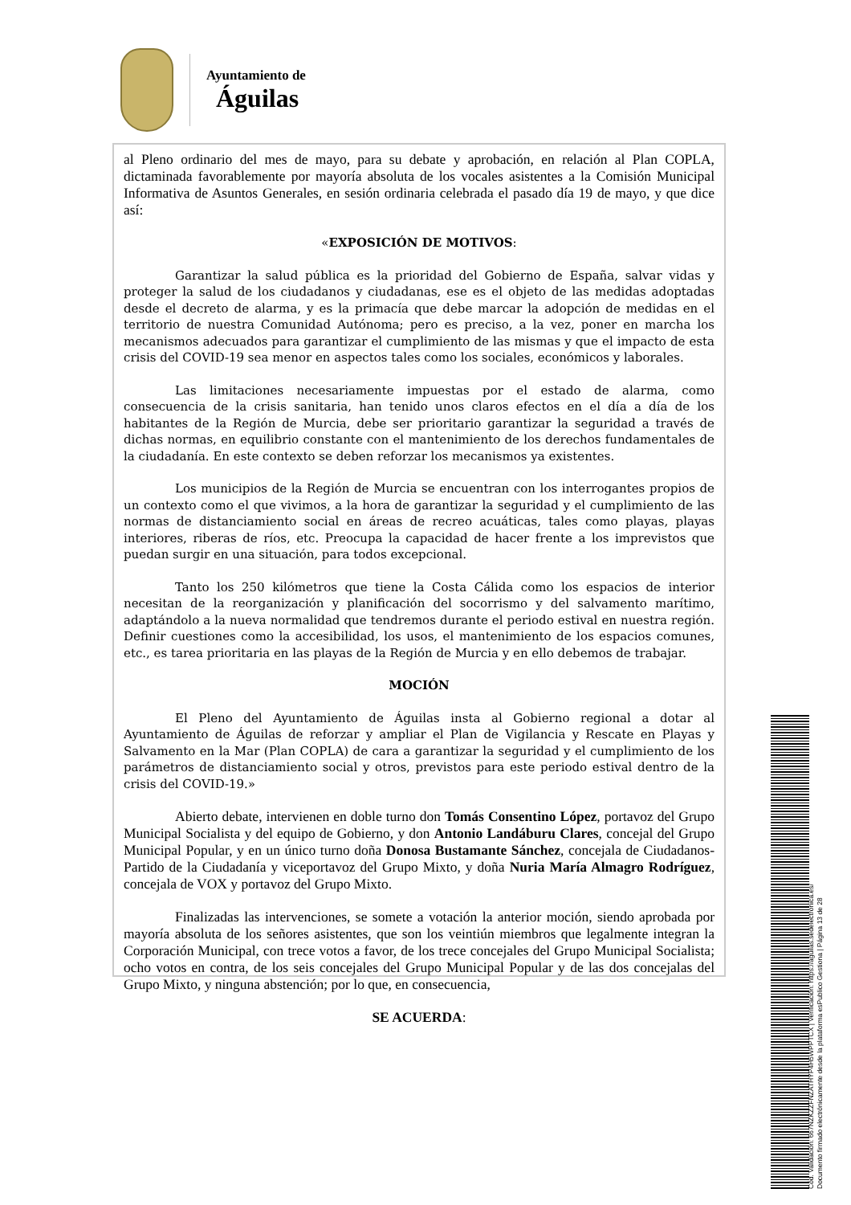Ayuntamiento de
Águilas
al Pleno ordinario del mes de mayo, para su debate y aprobación, en relación al Plan COPLA, dictaminada favorablemente por mayoría absoluta de los vocales asistentes a la Comisión Municipal Informativa de Asuntos Generales, en sesión ordinaria celebrada el pasado día 19 de mayo, y que dice así:
«EXPOSICIÓN DE MOTIVOS:
Garantizar la salud pública es la prioridad del Gobierno de España, salvar vidas y proteger la salud de los ciudadanos y ciudadanas, ese es el objeto de las medidas adoptadas desde el decreto de alarma, y es la primacía que debe marcar la adopción de medidas en el territorio de nuestra Comunidad Autónoma; pero es preciso, a la vez, poner en marcha los mecanismos adecuados para garantizar el cumplimiento de las mismas y que el impacto de esta crisis del COVID-19 sea menor en aspectos tales como los sociales, económicos y laborales.
Las limitaciones necesariamente impuestas por el estado de alarma, como consecuencia de la crisis sanitaria, han tenido unos claros efectos en el día a día de los habitantes de la Región de Murcia, debe ser prioritario garantizar la seguridad a través de dichas normas, en equilibrio constante con el mantenimiento de los derechos fundamentales de la ciudadanía. En este contexto se deben reforzar los mecanismos ya existentes.
Los municipios de la Región de Murcia se encuentran con los interrogantes propios de un contexto como el que vivimos, a la hora de garantizar la seguridad y el cumplimiento de las normas de distanciamiento social en áreas de recreo acuáticas, tales como playas, playas interiores, riberas de ríos, etc. Preocupa la capacidad de hacer frente a los imprevistos que puedan surgir en una situación, para todos excepcional.
Tanto los 250 kilómetros que tiene la Costa Cálida como los espacios de interior necesitan de la reorganización y planificación del socorrismo y del salvamento marítimo, adaptándolo a la nueva normalidad que tendremos durante el periodo estival en nuestra región. Definir cuestiones como la accesibilidad, los usos, el mantenimiento de los espacios comunes, etc., es tarea prioritaria en las playas de la Región de Murcia y en ello debemos de trabajar.
MOCIÓN
El Pleno del Ayuntamiento de Águilas insta al Gobierno regional a dotar al Ayuntamiento de Águilas de reforzar y ampliar el Plan de Vigilancia y Rescate en Playas y Salvamento en la Mar (Plan COPLA) de cara a garantizar la seguridad y el cumplimiento de los parámetros de distanciamiento social y otros, previstos para este periodo estival dentro de la crisis del COVID-19.»
Abierto debate, intervienen en doble turno don Tomás Consentino López, portavoz del Grupo Municipal Socialista y del equipo de Gobierno, y don Antonio Landáburu Clares, concejal del Grupo Municipal Popular, y en un único turno doña Donosa Bustamante Sánchez, concejala de Ciudadanos-Partido de la Ciudadanía y viceportavoz del Grupo Mixto, y doña Nuria María Almagro Rodríguez, concejala de VOX y portavoz del Grupo Mixto.
Finalizadas las intervenciones, se somete a votación la anterior moción, siendo aprobada por mayoría absoluta de los señores asistentes, que son los veintiún miembros que legalmente integran la Corporación Municipal, con trece votos a favor, de los trece concejales del Grupo Municipal Socialista; ocho votos en contra, de los seis concejales del Grupo Municipal Popular y de las dos concejalas del Grupo Mixto, y ninguna abstención; por lo que, en consecuencia,
SE ACUERDA:
Cód. Validación: 667NZKZZFNZATHYP4H5WPPTCX | Verificación: https://aguilas.sedelectronica.es/
Documento firmado electrónicamente desde la plataforma esPublico Gestiona | Página 13 de 28